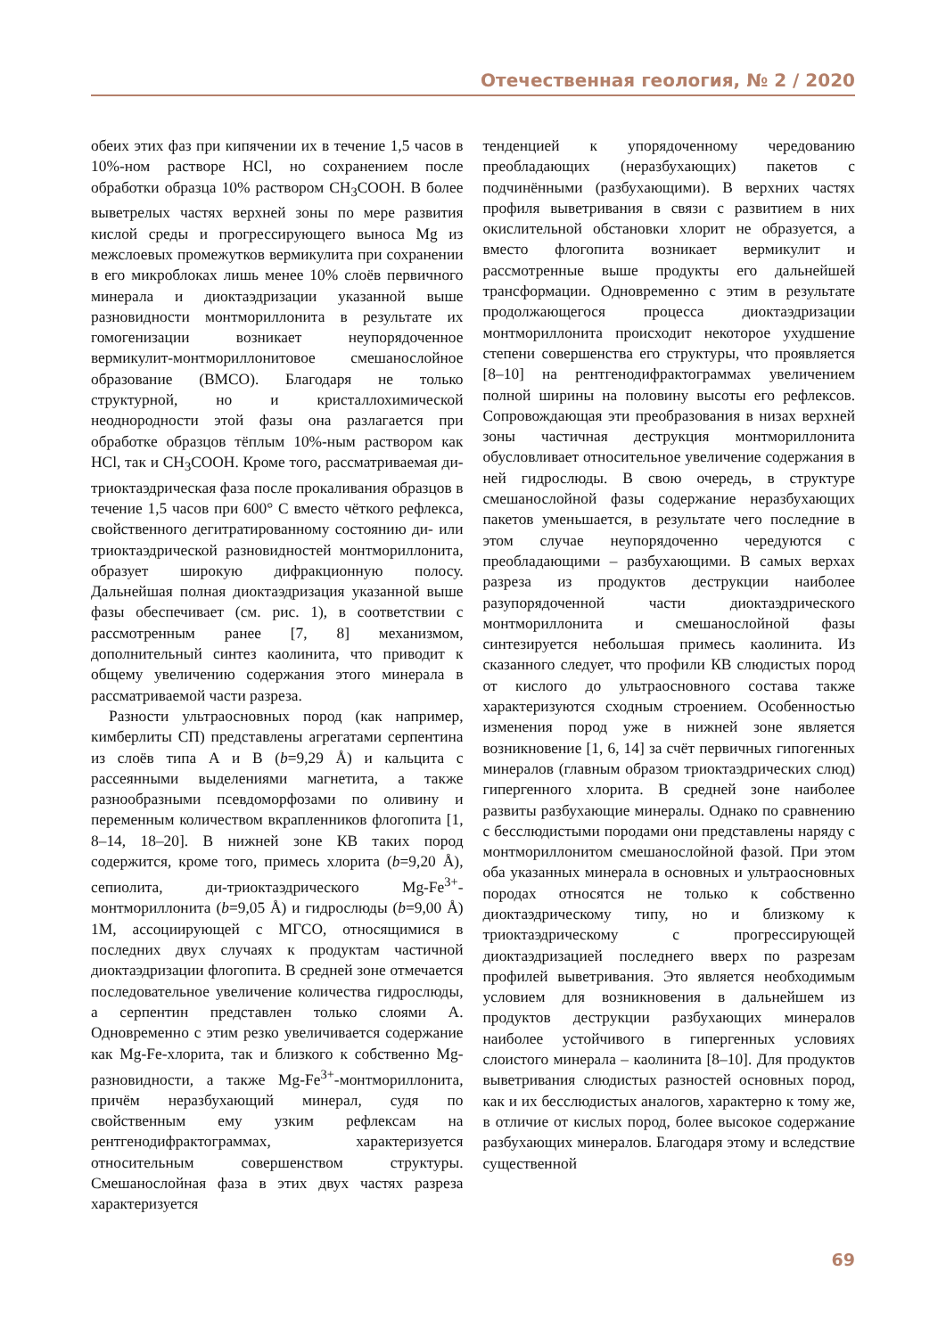Отечественная геология, № 2 / 2020
обеих этих фаз при кипячении их в течение 1,5 часов в 10%-ном растворе HCl, но сохранением после обработки образца 10% раствором CH<sub>3</sub>COOH. В более выветрелых частях верхней зоны по мере развития кислой среды и прогрессирующего выноса Mg из межслоевых промежутков вермикулита при сохранении в его микроблоках лишь менее 10% слоёв первичного минерала и диоктаэдризации указанной выше разновидности монтмориллонита в результате их гомогенизации возникает неупорядоченное вермикулит-монтмориллонитовое смешанослойное образование (ВМСО). Благодаря не только структурной, но и кристаллохимической неоднородности этой фазы она разлагается при обработке образцов тёплым 10%-ным раствором как HCl, так и CH<sub>3</sub>COOH. Кроме того, рассматриваемая ди-триоктаэдрическая фаза после прокаливания образцов в течение 1,5 часов при 600° С вместо чёткого рефлекса, свойственного дегитратированному состоянию ди- или триоктаэдрической разновидностей монтмориллонита, образует широкую дифракционную полосу. Дальнейшая полная диоктаэдризация указанной выше фазы обеспечивает (см. рис. 1), в соответствии с рассмотренным ранее [7, 8] механизмом, дополнительный синтез каолинита, что приводит к общему увеличению содержания этого минерала в рассматриваемой части разреза.
Разности ультраосновных пород (как например, кимберлиты СП) представлены агрегатами серпентина из слоёв типа А и В (b=9,29 Å) и кальцита с рассеянными выделениями магнетита, а также разнообразными псевдоморфозами по оливину и переменным количеством вкрапленников флогопита [1, 8–14, 18–20]. В нижней зоне КВ таких пород содержится, кроме того, примесь хлорита (b=9,20 Å), сепиолита, ди-триоктаэдрического Mg-Fe<sup>3+</sup>-монтмориллонита (b=9,05 Å) и гидрослюды (b=9,00 Å) 1M, ассоциирующей с МГСО, относящимися в последних двух случаях к продуктам частичной диоктаэдризации флогопита. В средней зоне отмечается последовательное увеличение количества гидрослюды, а серпентин представлен только слоями А. Одновременно с этим резко увеличивается содержание как Mg-Fe-хлорита, так и близкого к собственно Mg-разновидности, а также Mg-Fe<sup>3+</sup>-монтмориллонита, причём неразбухающий минерал, судя по свойственным ему узким рефлексам на рентгенодифрактограммах, характеризуется относительным совершенством структуры. Смешанослойная фаза в этих двух частях разреза характеризуется
тенденцией к упорядоченному чередованию преобладающих (неразбухающих) пакетов с подчинёнными (разбухающими). В верхних частях профиля выветривания в связи с развитием в них окислительной обстановки хлорит не образуется, а вместо флогопита возникает вермикулит и рассмотренные выше продукты его дальнейшей трансформации. Одновременно с этим в результате продолжающегося процесса диоктаэдризации монтмориллонита происходит некоторое ухудшение степени совершенства его структуры, что проявляется [8–10] на рентгенодифрактограммах увеличением полной ширины на половину высоты его рефлексов. Сопровождающая эти преобразования в низах верхней зоны частичная деструкция монтмориллонита обусловливает относительное увеличение содержания в ней гидрослюды. В свою очередь, в структуре смешанослойной фазы содержание неразбухающих пакетов уменьшается, в результате чего последние в этом случае неупорядоченно чередуются с преобладающими – разбухающими. В самых верхах разреза из продуктов деструкции наиболее разупорядоченной части диоктаэдрического монтмориллонита и смешанослойной фазы синтезируется небольшая примесь каолинита. Из сказанного следует, что профили КВ слюдистых пород от кислого до ультраосновного состава также характеризуются сходным строением. Особенностью изменения пород уже в нижней зоне является возникновение [1, 6, 14] за счёт первичных гипогенных минералов (главным образом триоктаэдрических слюд) гипергенного хлорита. В средней зоне наиболее развиты разбухающие минералы. Однако по сравнению с бесслюдистыми породами они представлены наряду с монтмориллонитом смешанослойной фазой. При этом оба указанных минерала в основных и ультраосновных породах относятся не только к собственно диоктаэдрическому типу, но и близкому к триоктаэдрическому с прогрессирующей диоктаэдризацией последнего вверх по разрезам профилей выветривания. Это является необходимым условием для возникновения в дальнейшем из продуктов деструкции разбухающих минералов наиболее устойчивого в гипергенных условиях слоистого минерала – каолинита [8–10]. Для продуктов выветривания слюдистых разностей основных пород, как и их бесслюдистых аналогов, характерно к тому же, в отличие от кислых пород, более высокое содержание разбухающих минералов. Благодаря этому и вследствие существенной
69